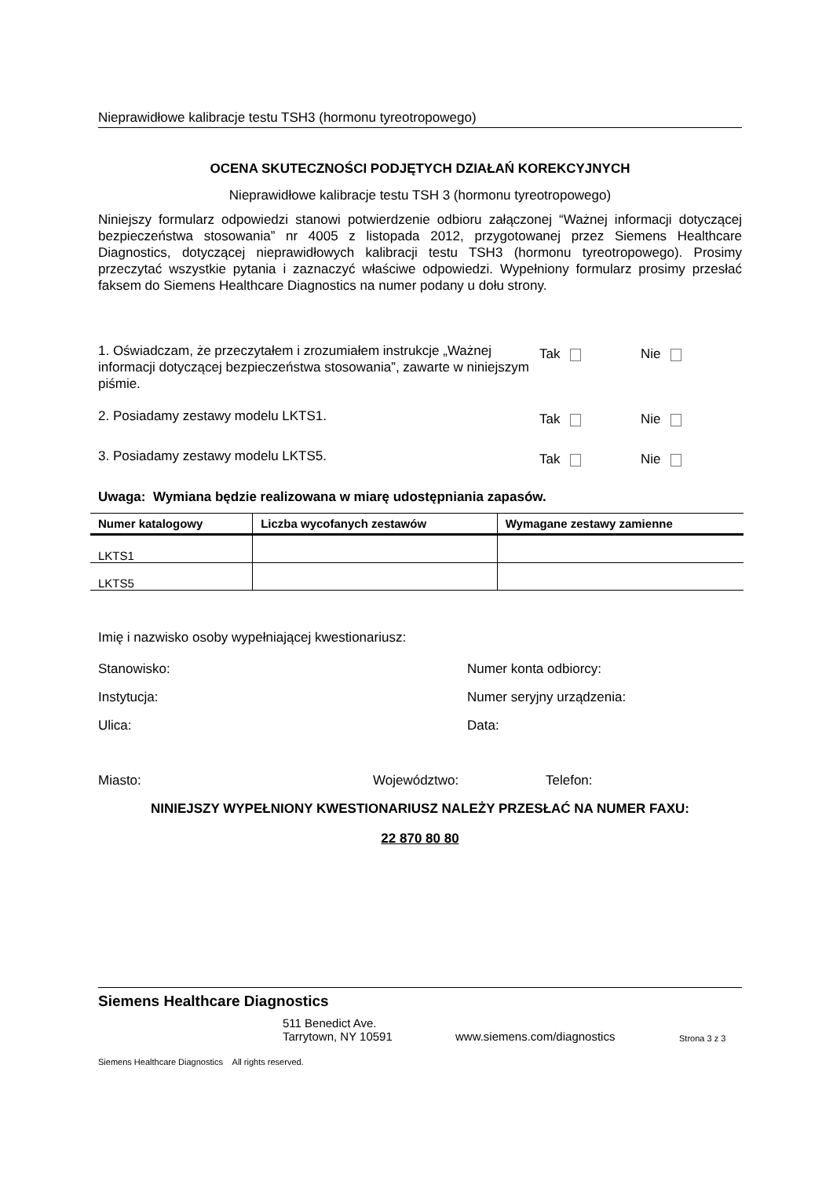Nieprawidłowe kalibracje testu TSH3 (hormonu tyreotropowego)
OCENA SKUTECZNOŚCI PODJĘTYCH DZIAŁAŃ KOREKCYJNYCH
Nieprawidłowe kalibracje testu TSH 3 (hormonu tyreotropowego)
Niniejszy formularz odpowiedzi stanowi potwierdzenie odbioru załączonej “Ważnej informacji dotyczącej bezpieczeństwa stosowania” nr 4005 z listopada 2012, przygotowanej przez Siemens Healthcare Diagnostics, dotyczącej nieprawidłowych kalibracji testu TSH3 (hormonu tyreotropowego). Prosimy przeczytać wszystkie pytania i zaznaczyć właściwe odpowiedzi. Wypełniony formularz prosimy przesłać faksem do Siemens Healthcare Diagnostics na numer podany u dołu strony.
1. Oświadczam, że przeczytałem i zrozumiałem instrukcje „Ważnej informacji dotyczącej bezpieczeństwa stosowania”, zawarte w niniejszym piśmie.
Tak Nie
2. Posiadamy zestawy modelu LKTS1.
Tak Nie
3. Posiadamy zestawy modelu LKTS5.
Tak Nie
Uwaga: Wymiana będzie realizowana w miarę udostępniania zapasów.
| Numer katalogowy | Liczba wycofanych zestawów | Wymagane zestawy zamienne |
| --- | --- | --- |
| LKTS1 | | |
| LKTS5 | | |
Imię i nazwisko osoby wypełniającej kwestionariusz:
Stanowisko: Numer konta odbiorcy:
Instytucja: Numer seryjny urządzenia:
Ulica: Data:
Miasto: Województwo: Telefon:
NINIEJSZY WYPEŁNIONY KWESTIONARIUSZ NALEŻY PRZESŁAĆ NA NUMER FAXU:
22 870 80 80
Siemens Healthcare Diagnostics
511 Benedict Ave.
Tarrytown, NY 10591
www.siemens.com/diagnostics
Strona 3 z 3
Siemens Healthcare Diagnostics All rights reserved.